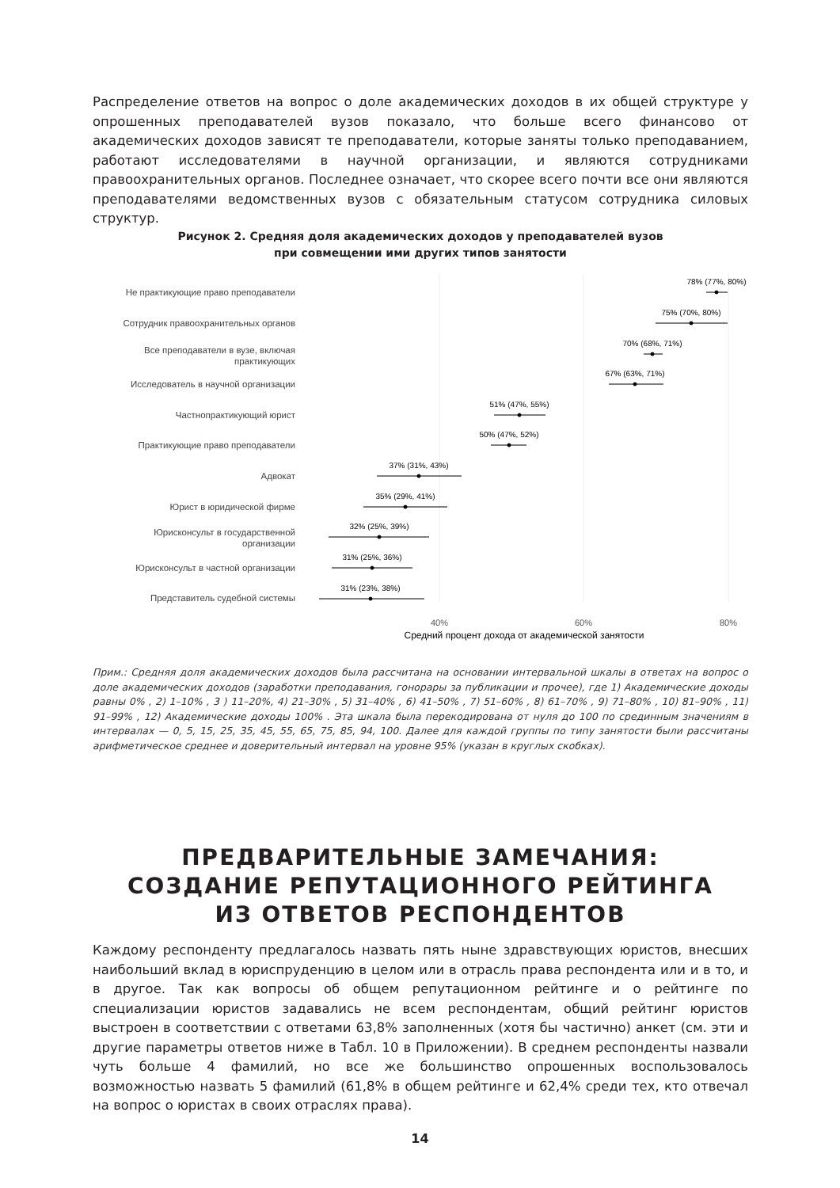Распределение ответов на вопрос о доле академических доходов в их общей структуре у опрошенных преподавателей вузов показало, что больше всего финансово от академических доходов зависят те преподаватели, которые заняты только преподаванием, работают исследователями в научной организации, и являются сотрудниками правоохранительных органов. Последнее означает, что скорее всего почти все они являются преподавателями ведомственных вузов с обязательным статусом сотрудника силовых структур.
Рисунок 2. Средняя доля академических доходов у преподавателей вузов
при совмещении ими других типов занятости
Не практикующие право преподаватели
Сотрудник правоохранительных органов
Все преподаватели в вузе, включая
практикующих
Исследователь в научной организации
Частнопрактикующий юрист
Практикующие право преподаватели
Адвокат
Юрист в юридической фирме
Юрисконсульт в государственной
организации
Юрисконсульт в частной организации
Представитель судебной системы
78% (77%, 80%)
75% (70%, 80%)
70% (68%, 71%)
67% (63%, 71%)
51% (47%, 55%)
50% (47%, 52%)
37% (31%, 43%)
35% (29%, 41%)
32% (25%, 39%)
31% (25%, 36%)
31% (23%, 38%)
40%
60%
80%
Средний процент дохода от академической занятости
Прим.: Средняя доля академических доходов была рассчитана на основании интервальной шкалы в ответах на вопрос о доле академических доходов (заработки преподавания, гонорары за публикации и прочее), где 1) Академические доходы равны 0% , 2) 1–10% , 3 ) 11–20%, 4) 21–30% , 5) 31–40% , 6) 41–50% , 7) 51–60% , 8) 61–70% , 9) 71–80% , 10) 81–90% , 11) 91–99% , 12) Академические доходы 100% . Эта шкала была перекодирована от нуля до 100 по срединным значениям в интервалах — 0, 5, 15, 25, 35, 45, 55, 65, 75, 85, 94, 100. Далее для каждой группы по типу занятости были рассчитаны арифметическое среднее и доверительный интервал на уровне 95% (указан в круглых скобках).
ПРЕДВАРИТЕЛЬНЫЕ ЗАМЕЧАНИЯ:
СОЗДАНИЕ РЕПУТАЦИОННОГО РЕЙТИНГА
ИЗ ОТВЕТОВ РЕСПОНДЕНТОВ
Каждому респонденту предлагалось назвать пять ныне здравствующих юристов, внесших наибольший вклад в юриспруденцию в целом или в отрасль права респондента или и в то, и в другое. Так как вопросы об общем репутационном рейтинге и о рейтинге по специализации юристов задавались не всем респондентам, общий рейтинг юристов выстроен в соответствии с ответами 63,8% заполненных (хотя бы частично) анкет (см. эти и другие параметры ответов ниже в Табл. 10 в Приложении). В среднем респонденты назвали чуть больше 4 фамилий, но все же большинство опрошенных воспользовалось возможностью назвать 5 фамилий (61,8% в общем рейтинге и 62,4% среди тех, кто отвечал на вопрос о юристах в своих отраслях права).
14